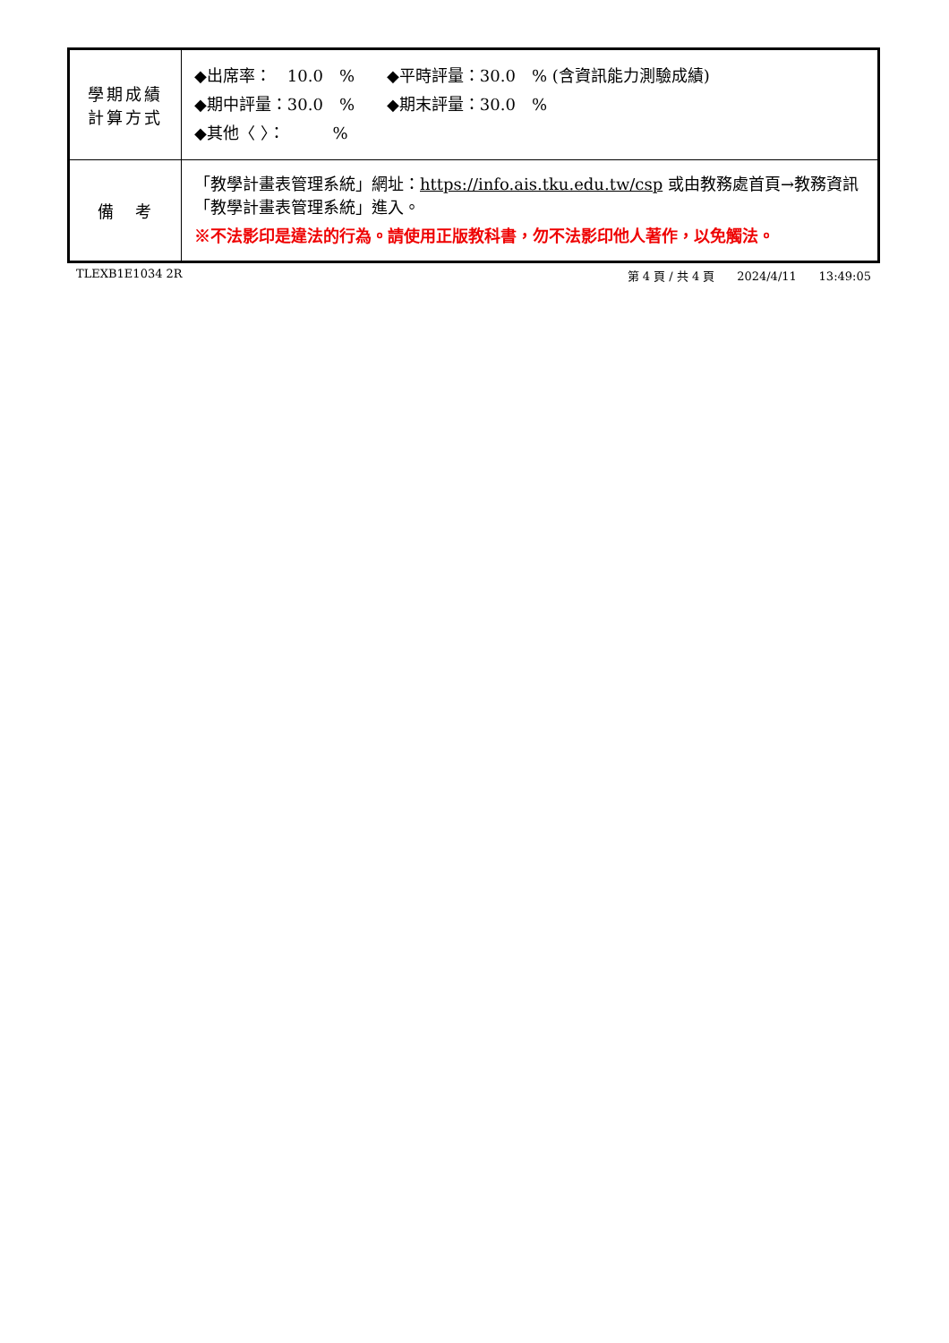| 學期成績 計算方式 | ◆出席率： 10.0 % ◆平時評量：30.0 % (含資訊能力測驗成績) ◆期中評量：30.0 % ◆期末評量：30.0 % ◆其他〈 〉： % |
| 備 考 | 「教學計畫表管理系統」網址： https://info.ais.tku.edu.tw/csp 或由教務處首頁→教務資訊「教學計畫表管理系統」進入。 ※不法影印是違法的行為。請使用正版教科書，勿不法影印他人著作，以免觸法。 |
TLEXB1E1034 2R 第 4 頁 / 共 4 頁 2024/4/11 13:49:05